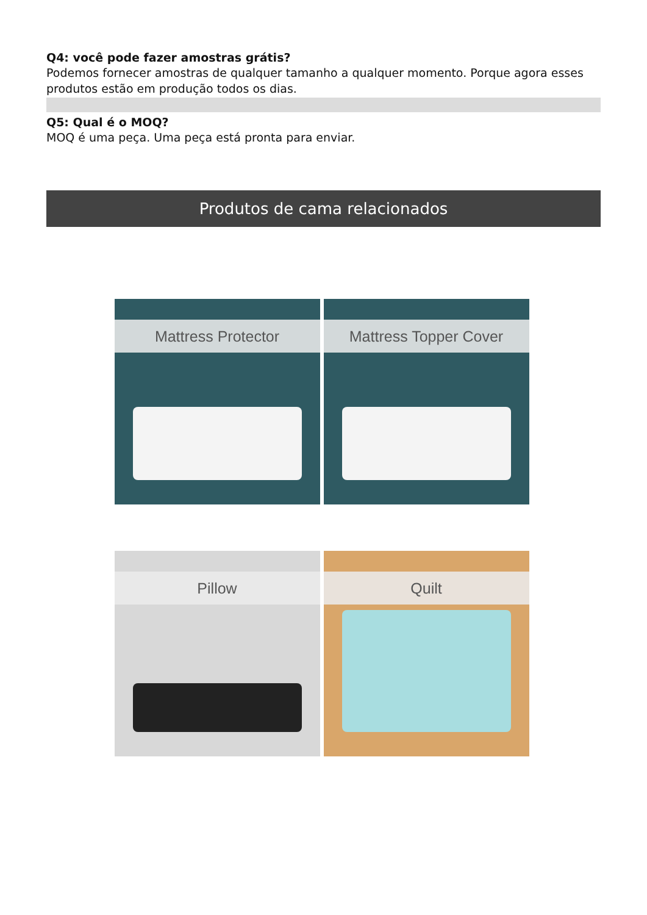Q4: você pode fazer amostras grátis?
Podemos fornecer amostras de qualquer tamanho a qualquer momento. Porque agora esses produtos estão em produção todos os dias.
Q5: Qual é o MOQ?
MOQ é uma peça. Uma peça está pronta para enviar.
Produtos de cama relacionados
Mattress Protector
Mattress Topper Cover
Pillow
Quilt